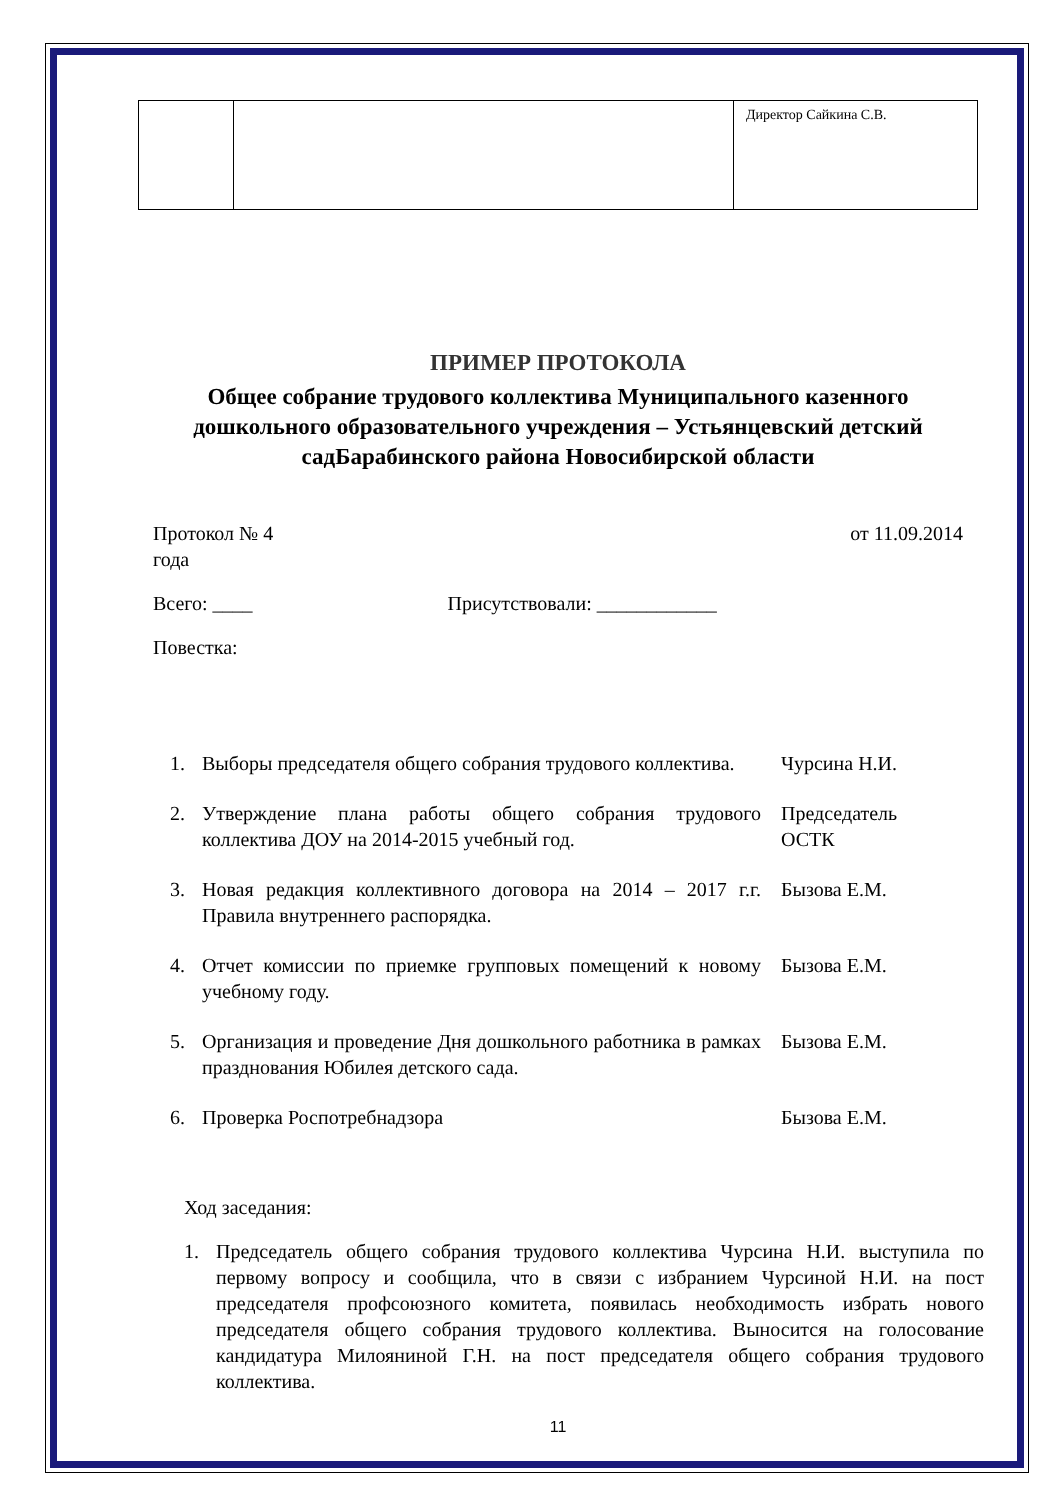| | | Директор Сайкина С.В. |
ПРИМЕР ПРОТОКОЛА
Общее собрание трудового коллектива Муниципального казенного дошкольного образовательного учреждения – Устьянцевский детский садБарабинского района Новосибирской области
Протокол № 4 от 11.09.2014
года
Всего: ____ Присутствовали: ____________
Повестка:
| 1. | Выборы председателя общего собрания трудового коллектива. | Чурсина Н.И. |
| 2. | Утверждение плана работы общего собрания трудового коллектива ДОУ на 2014-2015 учебный год. | Председатель ОСТК |
| 3. | Новая редакция коллективного договора на 2014 – 2017 г.г. Правила внутреннего распорядка. | Бызова Е.М. |
| 4. | Отчет комиссии по приемке групповых помещений к новому учебному году. | Бызова Е.М. |
| 5. | Организация и проведение Дня дошкольного работника в рамках празднования Юбилея детского сада. | Бызова Е.М. |
| 6. | Проверка Роспотребнадзора | Бызова Е.М. |
Ход заседания:
1. Председатель общего собрания трудового коллектива Чурсина Н.И. выступила по первому вопросу и сообщила, что в связи с избранием Чурсиной Н.И. на пост председателя профсоюзного комитета, появилась необходимость избрать нового председателя общего собрания трудового коллектива. Выносится на голосование кандидатура Милояниной Г.Н. на пост председателя общего собрания трудового коллектива.
11